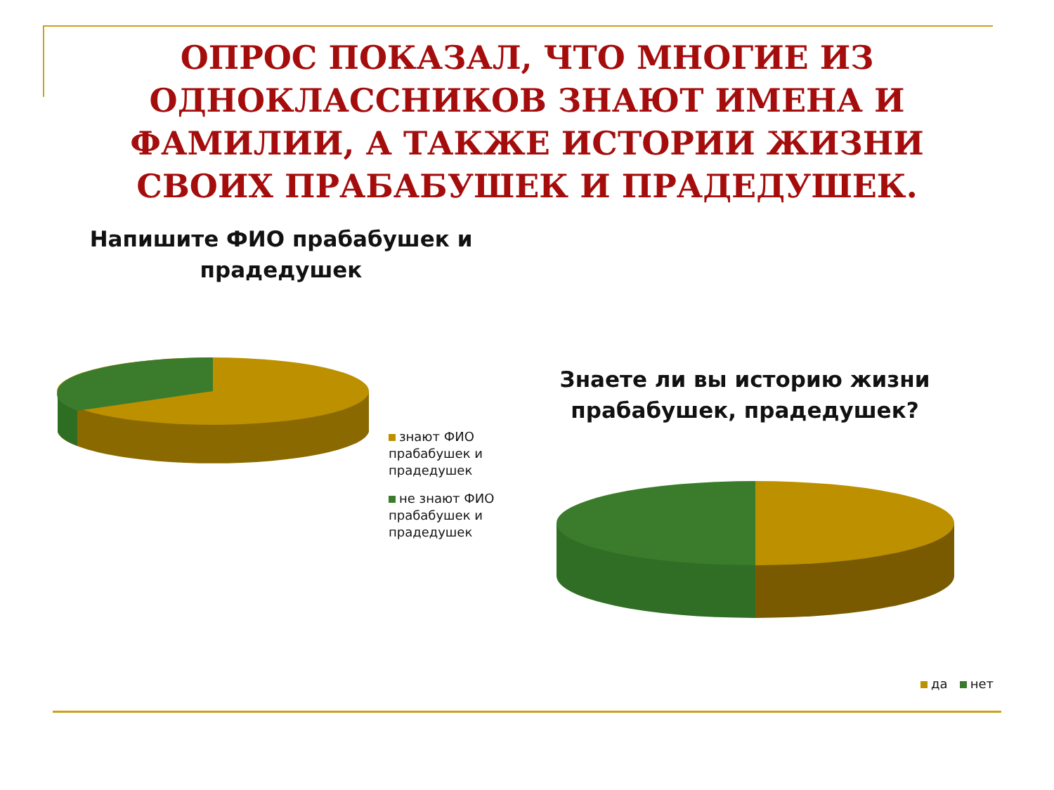ОПРОС ПОКАЗАЛ, ЧТО МНОГИЕ ИЗ ОДНОКЛАССНИКОВ ЗНАЮТ ИМЕНА И ФАМИЛИИ, А ТАКЖЕ ИСТОРИИ ЖИЗНИ СВОИХ ПРАБАБУШЕК И ПРАДЕДУШЕК.
Напишите ФИО прабабушек и прадедушек
знают ФИО прабабушек и прадедушек
не знают ФИО прабабушек и прадедушек
Знаете ли вы историю жизни прабабушек, прадедушек?
да нет